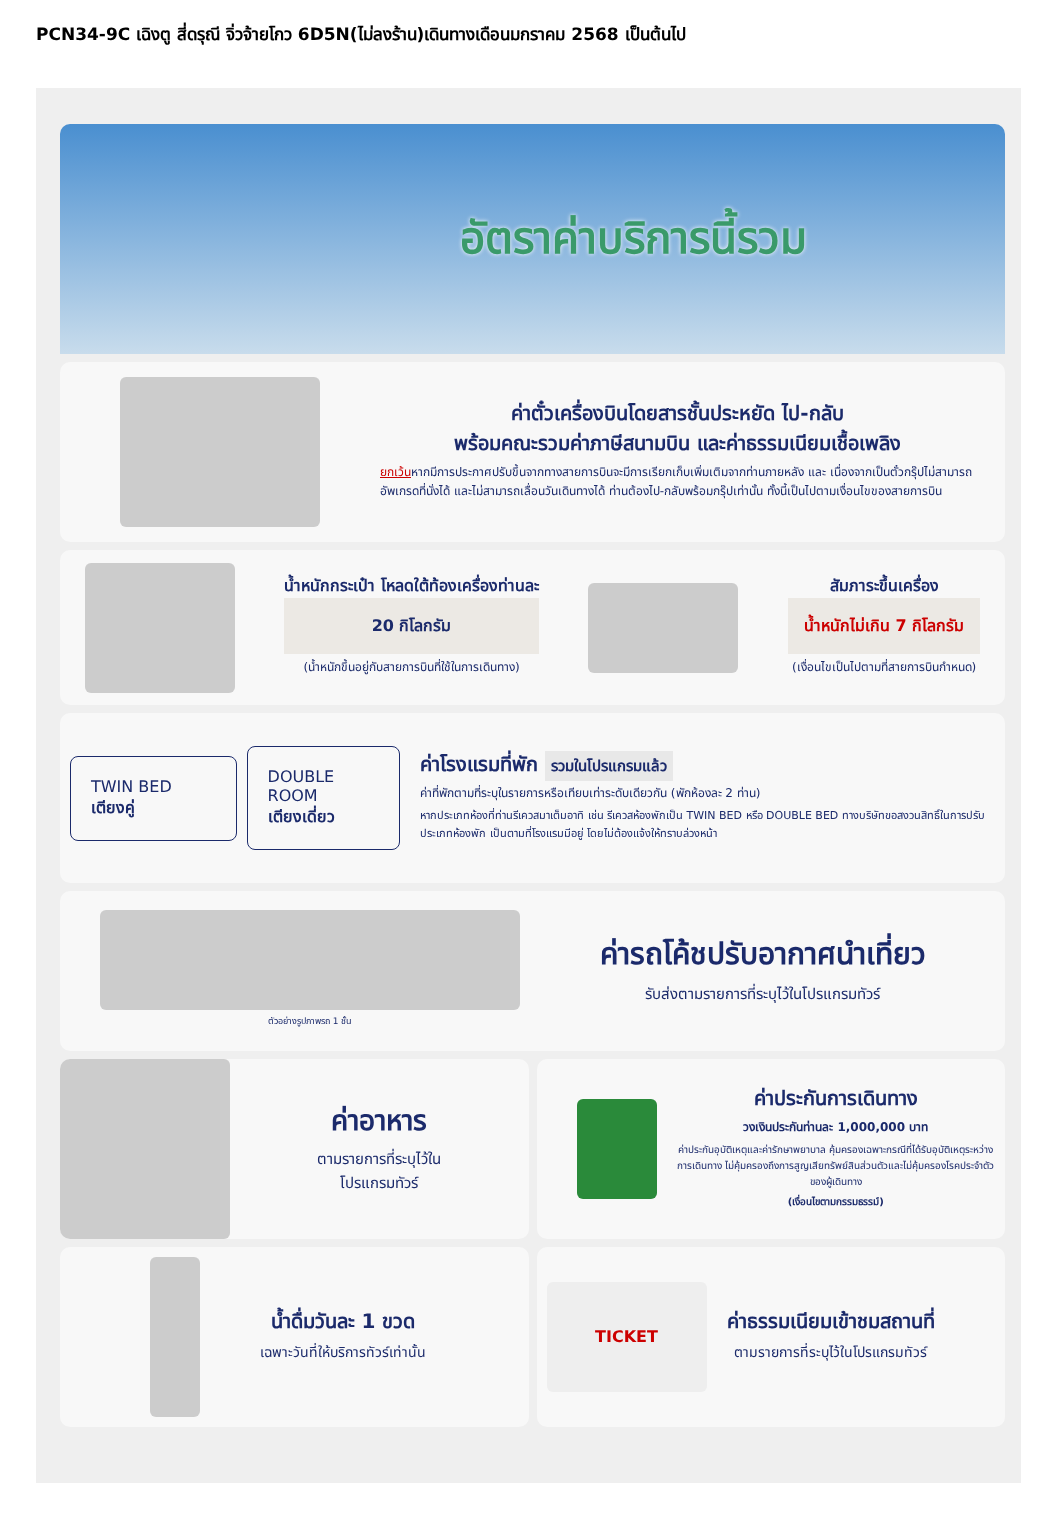PCN34-9C เฉิงตู สี่ดรุณี จิ่วจ้ายโกว 6D5N(ไม่ลงร้าน)เดินทางเดือนมกราคม 2568 เป็นต้นไป
อัตราค่าบริการนี้รวม
ค่าตั๋วเครื่องบินโดยสารชั้นประหยัด ไป-กลับ
พร้อมคณะรวมค่าภาษีสนามบิน และค่าธรรมเนียมเชื้อเพลิง
ยกเว้นหากมีการประกาศปรับขึ้นจากทางสายการบินจะมีการเรียกเก็บเพิ่มเติมจากท่านภายหลัง และ เนื่องจากเป็นตั๋วกรุ๊ปไม่สามารถ อัพเกรดที่นั่งได้ และไม่สามารถเลื่อนวันเดินทางได้ ท่านต้องไป-กลับพร้อมกรุ๊ปเท่านั้น ทั้งนี้เป็นไปตามเงื่อนไขของสายการบิน
น้ำหนักกระเป๋า โหลดใต้ท้องเครื่องท่านละ
20 กิโลกรัม
(น้ำหนักขึ้นอยู่กับสายการบินที่ใช้ในการเดินทาง)
สัมภาระขึ้นเครื่อง
น้ำหนักไม่เกิน 7 กิโลกรัม
(เงื่อนไขเป็นไปตามที่สายการบินกำหนด)
TWIN BED
เตียงคู่
DOUBLE ROOM
เตียงเดี่ยว
ค่าโรงแรมที่พัก รวมในโปรแกรมแล้ว
ค่าที่พักตามที่ระบุในรายการหรือเทียบเท่าระดับเดียวกัน (พักห้องละ 2 ท่าน)
หากประเภทห้องที่ท่านรีเควสมาเต็มอาทิ เช่น รีเควสห้องพักเป็น TWIN BED หรือ DOUBLE BED ทางบริษัทขอสงวนสิทธิ์ในการปรับประเภทห้องพัก เป็นตามที่โรงแรมมีอยู่ โดยไม่ต้องแจ้งให้ทราบล่วงหน้า
ตัวอย่างรูปภาพรถ 1 ชั้น
ค่ารถโค้ชปรับอากาศนำเที่ยว
รับส่งตามรายการที่ระบุไว้ในโปรแกรมทัวร์
ค่าอาหาร
ตามรายการที่ระบุไว้ใน
โปรแกรมทัวร์
ค่าประกันการเดินทาง
วงเงินประกันท่านละ 1,000,000 บาท
ค่าประกันอุบัติเหตุและค่ารักษาพยาบาล คุ้มครองเฉพาะกรณีที่ได้รับอุบัติเหตุระหว่างการเดินทาง ไม่คุ้มครองถึงการสูญเสียทรัพย์สินส่วนตัวและไม่คุ้มครองโรคประจำตัวของผู้เดินทาง
(เงื่อนไขตามกรรมธรรม์)
น้ำดื่มวันละ 1 ขวด
เฉพาะวันที่ให้บริการทัวร์เท่านั้น
TICKET
ค่าธรรมเนียมเข้าชมสถานที่
ตามรายการที่ระบุไว้ในโปรแกรมทัวร์